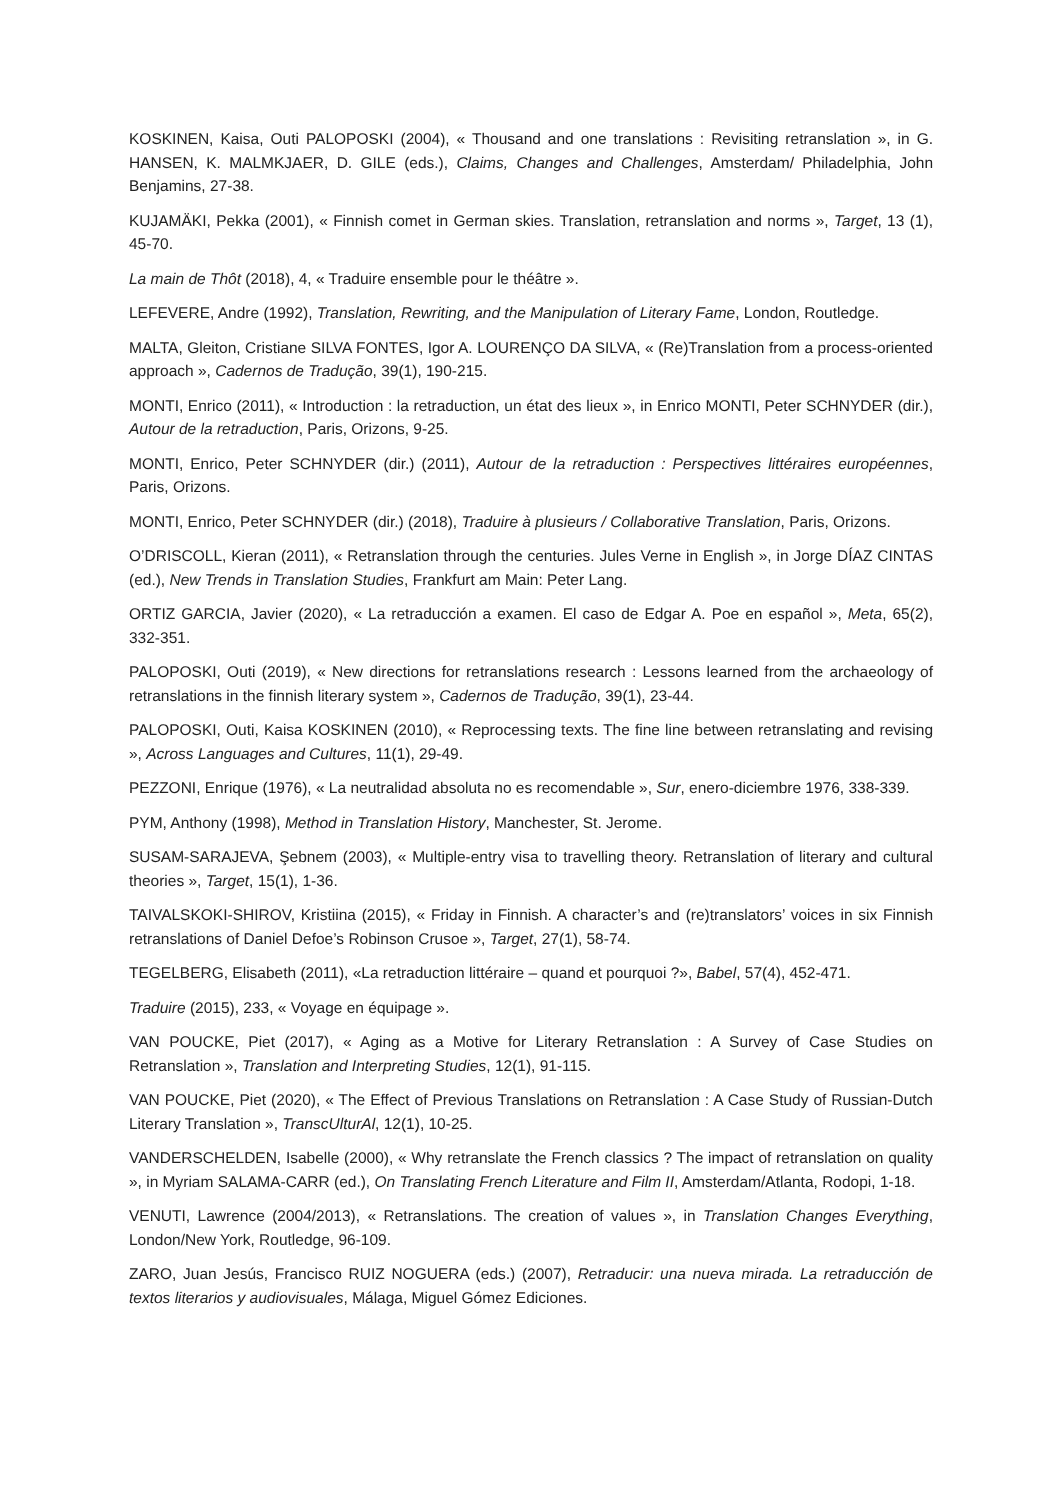KOSKINEN, Kaisa, Outi PALOPOSKI (2004), « Thousand and one translations : Revisiting retranslation », in G. HANSEN, K. MALMKJAER, D. GILE (eds.), Claims, Changes and Challenges, Amsterdam/ Philadelphia, John Benjamins, 27-38.
KUJAMÄKI, Pekka (2001), « Finnish comet in German skies. Translation, retranslation and norms », Target, 13 (1), 45-70.
La main de Thôt (2018), 4, « Traduire ensemble pour le théâtre ».
LEFEVERE, Andre (1992), Translation, Rewriting, and the Manipulation of Literary Fame, London, Routledge.
MALTA, Gleiton, Cristiane SILVA FONTES, Igor A. LOURENÇO DA SILVA, « (Re)Translation from a process-oriented approach », Cadernos de Tradução, 39(1), 190-215.
MONTI, Enrico (2011), « Introduction : la retraduction, un état des lieux », in Enrico MONTI, Peter SCHNYDER (dir.), Autour de la retraduction, Paris, Orizons, 9-25.
MONTI, Enrico, Peter SCHNYDER (dir.) (2011), Autour de la retraduction : Perspectives littéraires européennes, Paris, Orizons.
MONTI, Enrico, Peter SCHNYDER (dir.) (2018), Traduire à plusieurs / Collaborative Translation, Paris, Orizons.
O’DRISCOLL, Kieran (2011), « Retranslation through the centuries. Jules Verne in English », in Jorge DÍAZ CINTAS (ed.), New Trends in Translation Studies, Frankfurt am Main: Peter Lang.
ORTIZ GARCIA, Javier (2020), « La retraducción a examen. El caso de Edgar A. Poe en español », Meta, 65(2), 332-351.
PALOPOSKI, Outi (2019), « New directions for retranslations research : Lessons learned from the archaeology of retranslations in the finnish literary system », Cadernos de Tradução, 39(1), 23-44.
PALOPOSKI, Outi, Kaisa KOSKINEN (2010), « Reprocessing texts. The fine line between retranslating and revising », Across Languages and Cultures, 11(1), 29-49.
PEZZONI, Enrique (1976), « La neutralidad absoluta no es recomendable », Sur, enero-diciembre 1976, 338-339.
PYM, Anthony (1998), Method in Translation History, Manchester, St. Jerome.
SUSAM-SARAJEVA, Şebnem (2003), « Multiple-entry visa to travelling theory. Retranslation of literary and cultural theories », Target, 15(1), 1-36.
TAIVALSKOKI-SHIROV, Kristiina (2015), « Friday in Finnish. A character’s and (re)translators’ voices in six Finnish retranslations of Daniel Defoe’s Robinson Crusoe », Target, 27(1), 58-74.
TEGELBERG, Elisabeth (2011), «La retraduction littéraire – quand et pourquoi ?», Babel, 57(4), 452-471.
Traduire (2015), 233, « Voyage en équipage ».
VAN POUCKE, Piet (2017), « Aging as a Motive for Literary Retranslation : A Survey of Case Studies on Retranslation », Translation and Interpreting Studies, 12(1), 91-115.
VAN POUCKE, Piet (2020), « The Effect of Previous Translations on Retranslation : A Case Study of Russian-Dutch Literary Translation », TranscUlturAl, 12(1), 10-25.
VANDERSCHELDEN, Isabelle (2000), « Why retranslate the French classics ? The impact of retranslation on quality », in Myriam SALAMA-CARR (ed.), On Translating French Literature and Film II, Amsterdam/Atlanta, Rodopi, 1-18.
VENUTI, Lawrence (2004/2013), « Retranslations. The creation of values », in Translation Changes Everything, London/New York, Routledge, 96-109.
ZARO, Juan Jesús, Francisco RUIZ NOGUERA (eds.) (2007), Retraducir: una nueva mirada. La retraducción de textos literarios y audiovisuales, Málaga, Miguel Gómez Ediciones.